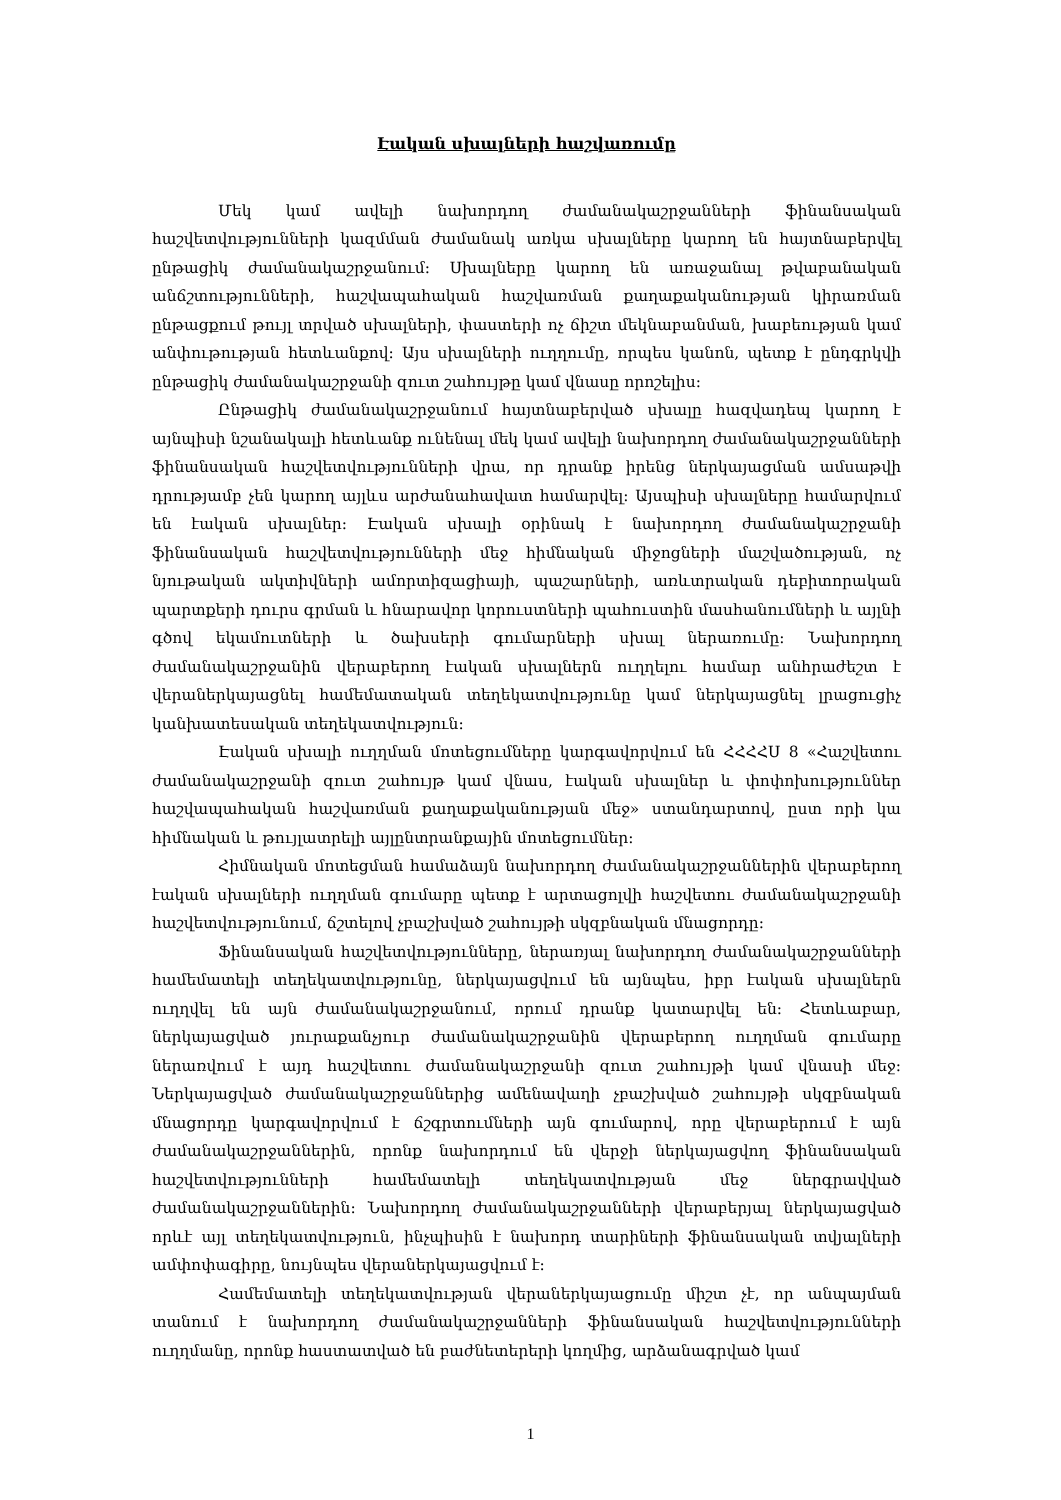Էական սխալների հաշվառումը
Մեկ կամ ավելի նախորդող ժամանակաշրջանների ֆինանսական հաշվետվությունների կազմման ժամանակ առկա սխալները կարող են հայտնաբերվել ընթացիկ ժամանակաշրջանում: Սխալները կարող են առաջանալ թվաբանական անճշտությունների, հաշվապահական հաշվառման քաղաքականության կիրառման ընթացքում թույլ տրված սխալների, փաստերի ոչ ճիշտ մեկնաբանման, խաբեության կամ անփութության հետևանքով: Այս սխալների ուղղումը, որպես կանոն, պետք է ընդգրկվի ընթացիկ ժամանակաշրջանի զուտ շահույթը կամ վնասը որոշելիս:
Ընթացիկ ժամանակաշրջանում հայտնաբերված սխալը հազվադեպ կարող է այնպիսի նշանակալի հետևանք ունենալ մեկ կամ ավելի նախորդող ժամանակաշրջանների ֆինանսական հաշվետվությունների վրա, որ դրանք իրենց ներկայացման ամսաթվի դրությամբ չեն կարող այլևս արժանահավատ համարվել: Այսպիսի սխալները համարվում են էական սխալներ: Էական սխալի օրինակ է նախորդող ժամանակաշրջանի ֆինանսական հաշվետվությունների մեջ հիմնական միջոցների մաշվածության, ոչ նյութական ակտիվների ամորտիզացիայի, պաշարների, առևտրական դեբիտորական պարտքերի դուրս գրման և հնարավոր կորուստների պահուստին մասհանումների և այլնի գծով եկամուտների և ծախսերի գումարների սխալ ներառումը: Նախորդող ժամանակաշրջանին վերաբերող էական սխալներն ուղղելու համար անհրաժեշտ է վերաներկայացնել համեմատական տեղեկատվությունը կամ ներկայացնել լրացուցիչ կանխատեսական տեղեկատվություն:
Էական սխալի ուղղման մոտեցումները կարգավորվում են ՀՀՀՀՍ 8 «Հաշվետու ժամանակաշրջանի զուտ շահույթ կամ վնաս, էական սխալներ և փոփոխություններ հաշվապահական հաշվառման քաղաքականության մեջ» ստանդարտով, ըստ որի կա հիմնական և թույլատրելի այլընտրանքային մոտեցումներ:
Հիմնական մոտեցման համաձայն նախորդող ժամանակաշրջաններին վերաբերող էական սխալների ուղղման գումարը պետք է արտացոլվի հաշվետու ժամանակաշրջանի հաշվետվությունում, ճշտելով չբաշխված շահույթի սկզբնական մնացորդը:
Ֆինանսական հաշվետվությունները, ներառյալ նախորդող ժամանակաշրջանների համեմատելի տեղեկատվությունը, ներկայացվում են այնպես, իբր էական սխալներն ուղղվել են այն ժամանակաշրջանում, որում դրանք կատարվել են: Հետևաբար, ներկայացված յուրաքանչյուր ժամանակաշրջանին վերաբերող ուղղման գումարը ներառվում է այդ հաշվետու ժամանակաշրջանի զուտ շահույթի կամ վնասի մեջ: Ներկայացված ժամանակաշրջաններից ամենավաղի չբաշխված շահույթի սկզբնական մնացորդը կարգավորվում է ճշգրտումների այն գումարով, որը վերաբերում է այն ժամանակաշրջաններին, որոնք նախորդում են վերջի ներկայացվող ֆինանսական հաշվետվությունների համեմատելի տեղեկատվության մեջ ներգրավված ժամանակաշրջաններին: Նախորդող ժամանակաշրջանների վերաբերյալ ներկայացված որևէ այլ տեղեկատվություն, ինչպիսին է նախորդ տարիների ֆինանսական տվյալների ամփոփագիրը, նույնպես վերաներկայացվում է:
Համեմատելի տեղեկատվության վերաներկայացումը միշտ չէ, որ անպայման տանում է նախորդող ժամանակաշրջանների ֆինանսական հաշվետվությունների ուղղմանը, որոնք հաստատված են բաժնետերերի կողմից, արձանագրված կամ
1